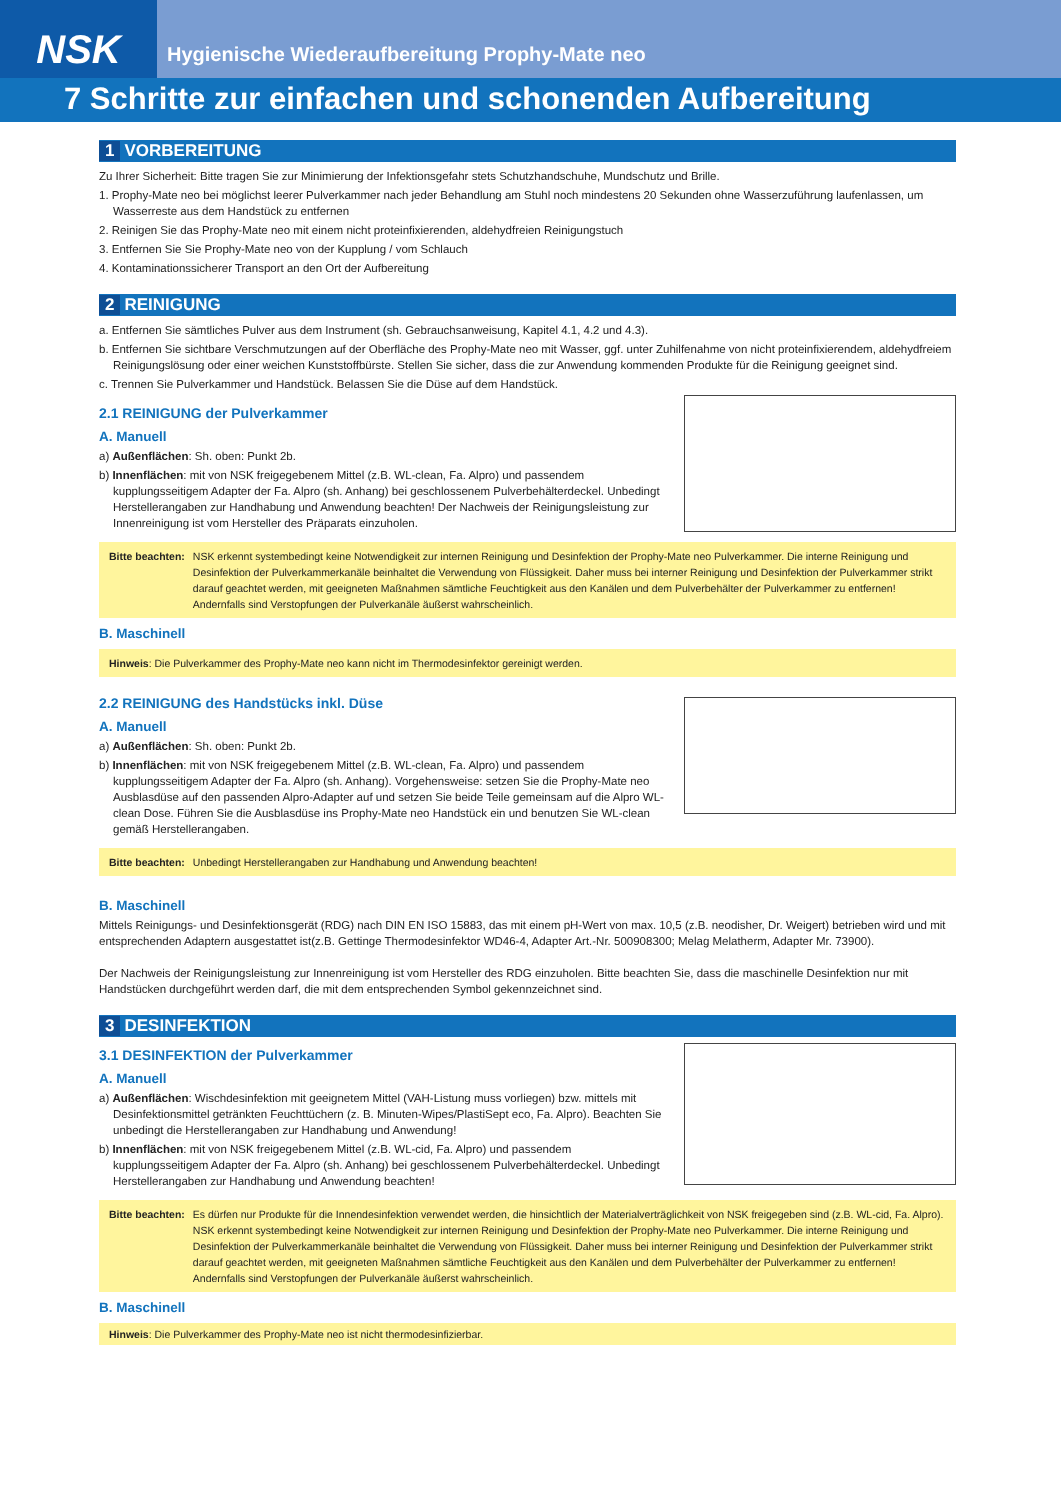NSK
Hygienische Wiederaufbereitung Prophy-Mate neo
7 Schritte zur einfachen und schonenden Aufbereitung
1 VORBEREITUNG
Zu Ihrer Sicherheit: Bitte tragen Sie zur Minimierung der Infektionsgefahr stets Schutzhandschuhe, Mundschutz und Brille.
1. Prophy-Mate neo bei möglichst leerer Pulverkammer nach jeder Behandlung am Stuhl noch mindestens 20 Sekunden ohne Wasserzuführung laufenlassen, um Wasserreste aus dem Handstück zu entfernen
2. Reinigen Sie das Prophy-Mate neo mit einem nicht proteinfixierenden, aldehydfreien Reinigungstuch
3. Entfernen Sie Sie Prophy-Mate neo von der Kupplung / vom Schlauch
4. Kontaminationssicherer Transport an den Ort der Aufbereitung
2 REINIGUNG
a. Entfernen Sie sämtliches Pulver aus dem Instrument (sh. Gebrauchsanweisung, Kapitel 4.1, 4.2 und 4.3).
b. Entfernen Sie sichtbare Verschmutzungen auf der Oberfläche des Prophy-Mate neo mit Wasser, ggf. unter Zuhilfenahme von nicht proteinfixierendem, aldehydfreiem Reinigungslösung oder einer weichen Kunststoffbürste. Stellen Sie sicher, dass die zur Anwendung kommenden Produkte für die Reinigung geeignet sind.
c. Trennen Sie Pulverkammer und Handstück. Belassen Sie die Düse auf dem Handstück.
2.1 REINIGUNG der Pulverkammer
A. Manuell
a) Außenflächen: Sh. oben: Punkt 2b.
b) Innenflächen: mit von NSK freigegebenem Mittel (z.B. WL-clean, Fa. Alpro) und passendem kupplungsseitigem Adapter der Fa. Alpro (sh. Anhang) bei geschlossenem Pulverbehälterdeckel. Unbedingt Herstellerangaben zur Handhabung und Anwendung beachten! Der Nachweis der Reinigungsleistung zur Innenreinigung ist vom Hersteller des Präparats einzuholen.
Bitte beachten: NSK erkennt systembedingt keine Notwendigkeit zur internen Reinigung und Desinfektion der Prophy-Mate neo Pulverkammer. Die interne Reinigung und Desinfektion der Pulverkammerkanäle beinhaltet die Verwendung von Flüssigkeit. Daher muss bei interner Reinigung und Desinfektion der Pulverkammer strikt darauf geachtet werden, mit geeigneten Maßnahmen sämtliche Feuchtigkeit aus den Kanälen und dem Pulverbehälter der Pulverkammer zu entfernen! Andernfalls sind Verstopfungen der Pulverkanäle äußerst wahrscheinlich.
B. Maschinell
Hinweis: Die Pulverkammer des Prophy-Mate neo kann nicht im Thermodesinfektor gereinigt werden.
2.2 REINIGUNG des Handstücks inkl. Düse
A. Manuell
a) Außenflächen: Sh. oben: Punkt 2b.
b) Innenflächen: mit von NSK freigegebenem Mittel (z.B. WL-clean, Fa. Alpro) und passendem kupplungsseitigem Adapter der Fa. Alpro (sh. Anhang). Vorgehensweise: setzen Sie die Prophy-Mate neo Ausblasdüse auf den passenden Alpro-Adapter auf und setzen Sie beide Teile gemeinsam auf die Alpro WL- clean Dose. Führen Sie die Ausblasdüse ins Prophy-Mate neo Handstück ein und benutzen Sie WL-clean gemäß Herstellerangaben.
Bitte beachten: Unbedingt Herstellerangaben zur Handhabung und Anwendung beachten!
B. Maschinell
Mittels Reinigungs- und Desinfektionsgerät (RDG) nach DIN EN ISO 15883, das mit einem pH-Wert von max. 10,5 (z.B. neodisher, Dr. Weigert) betrieben wird und mit entsprechenden Adaptern ausgestattet ist(z.B. Gettinge Thermodesinfektor WD46-4, Adapter Art.-Nr. 500908300; Melag Melatherm, Adapter Mr. 73900).
Der Nachweis der Reinigungsleistung zur Innenreinigung ist vom Hersteller des RDG einzuholen. Bitte beachten Sie, dass die maschinelle Desinfektion nur mit Handstücken durchgeführt werden darf, die mit dem entsprechenden Symbol gekennzeichnet sind.
3 DESINFEKTION
3.1 DESINFEKTION der Pulverkammer
A. Manuell
a) Außenflächen: Wischdesinfektion mit geeignetem Mittel (VAH-Listung muss vorliegen) bzw. mittels mit Desinfektionsmittel getränkten Feuchttüchern (z. B. Minuten-Wipes/PlastiSept eco, Fa. Alpro). Beachten Sie unbedingt die Herstellerangaben zur Handhabung und Anwendung!
b) Innenflächen: mit von NSK freigegebenem Mittel (z.B. WL-cid, Fa. Alpro) und passendem kupplungsseitigem Adapter der Fa. Alpro (sh. Anhang) bei geschlossenem Pulverbehälterdeckel. Unbedingt Herstellerangaben zur Handhabung und Anwendung beachten!
Bitte beachten: Es dürfen nur Produkte für die Innendesinfektion verwendet werden, die hinsichtlich der Materialverträglichkeit von NSK freigegeben sind (z.B. WL-cid, Fa. Alpro).
NSK erkennt systembedingt keine Notwendigkeit zur internen Reinigung und Desinfektion der Prophy-Mate neo Pulverkammer. Die interne Reinigung und Desinfektion der Pulverkammerkanäle beinhaltet die Verwendung von Flüssigkeit. Daher muss bei interner Reinigung und Desinfektion der Pulverkammer strikt darauf geachtet werden, mit geeigneten Maßnahmen sämtliche Feuchtigkeit aus den Kanälen und dem Pulverbehälter der Pulverkammer zu entfernen! Andernfalls sind Verstopfungen der Pulverkanäle äußerst wahrscheinlich.
B. Maschinell
Hinweis: Die Pulverkammer des Prophy-Mate neo ist nicht thermodesinfizierbar.